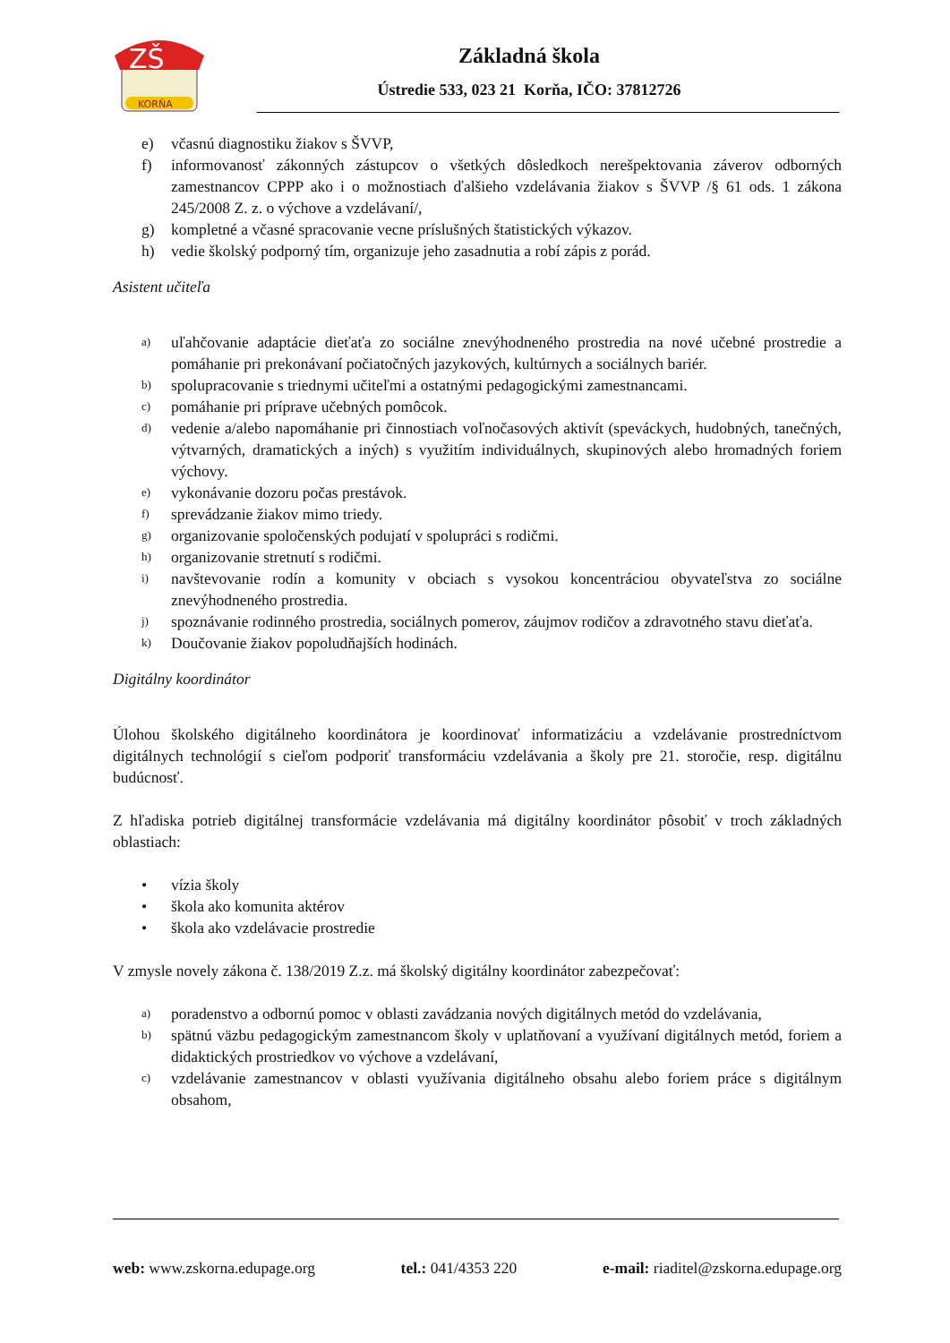ZŠ
KORŇA
Základná škola
Ústredie 533, 023 21 Korňa, IČO: 37812726
e) včasnú diagnostiku žiakov s ŠVVP,
f) informovanosť zákonných zástupcov o všetkých dôsledkoch nerešpektovania záverov odborných zamestnancov CPPP ako i o možnostiach ďalšieho vzdelávania žiakov s ŠVVP /§ 61 ods. 1 zákona 245/2008 Z. z. o výchove a vzdelávaní/,
g) kompletné a včasné spracovanie vecne príslušných štatistických výkazov.
h) vedie školský podporný tím, organizuje jeho zasadnutia a robí zápis z porád.
Asistent učiteľa
a) uľahčovanie adaptácie dieťaťa zo sociálne znevýhodneného prostredia na nové učebné prostredie a pomáhanie pri prekonávaní počiatočných jazykových, kultúrnych a sociálnych bariér.
b) spolupracovanie s triednymi učiteľmi a ostatnými pedagogickými zamestnancami.
c) pomáhanie pri príprave učebných pomôcok.
d) vedenie a/alebo napomáhanie pri činnostiach voľnočasových aktivít (speváckych, hudobných, tanečných, výtvarných, dramatických a iných) s využitím individuálnych, skupinových alebo hromadných foriem výchovy.
e) vykonávanie dozoru počas prestávok.
f) sprevádzanie žiakov mimo triedy.
g) organizovanie spoločenských podujatí v spolupráci s rodičmi.
h) organizovanie stretnutí s rodičmi.
i) navštevovanie rodín a komunity v obciach s vysokou koncentráciou obyvateľstva zo sociálne znevýhodneného prostredia.
j) spoznávanie rodinného prostredia, sociálnych pomerov, záujmov rodičov a zdravotného stavu dieťaťa.
k) Doučovanie žiakov popoludňajších hodinách.
Digitálny koordinátor
Úlohou školského digitálneho koordinátora je koordinovať informatizáciu a vzdelávanie prostredníctvom digitálnych technológií s cieľom podporiť transformáciu vzdelávania a školy pre 21. storočie, resp. digitálnu budúcnosť.
Z hľadiska potrieb digitálnej transformácie vzdelávania má digitálny koordinátor pôsobiť v troch základných oblastiach:
• vízia školy
• škola ako komunita aktérov
• škola ako vzdelávacie prostredie
V zmysle novely zákona č. 138/2019 Z.z. má školský digitálny koordinátor zabezpečovať:
a) poradenstvo a odbornú pomoc v oblasti zavádzania nových digitálnych metód do vzdelávania,
b) spätnú väzbu pedagogickým zamestnancom školy v uplatňovaní a využívaní digitálnych metód, foriem a didaktických prostriedkov vo výchove a vzdelávaní,
c) vzdelávanie zamestnancov v oblasti využívania digitálneho obsahu alebo foriem práce s digitálnym obsahom,
web: www.zskorna.edupage.org tel.: 041/4353 220 e-mail: riaditel@zskorna.edupage.org